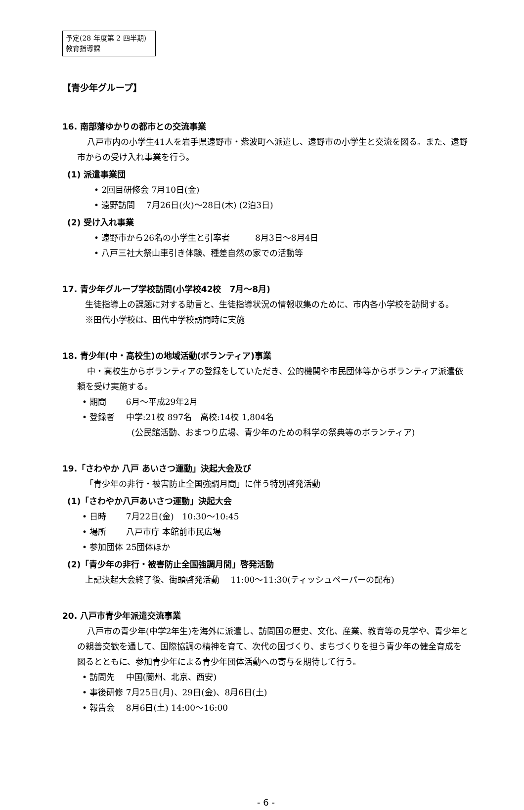予定(28 年度第 2 四半期)
教育指導課
【青少年グループ】
16. 南部藩ゆかりの都市との交流事業
八戸市内の小学生41人を岩手県遠野市・紫波町へ派遣し、遠野市の小学生と交流を図る。また、遠野市からの受け入れ事業を行う。
(1) 派遣事業団
• 2回目研修会 7月10日(金)
• 遠野訪問　 7月26日(火)～28日(木) (2泊3日)
(2) 受け入れ事業
• 遠野市から26名の小学生と引率者　　　8月3日～8月4日
• 八戸三社大祭山車引き体験、種差自然の家での活動等
17. 青少年グループ学校訪問(小学校42校　7月～8月)
生徒指導上の課題に対する助言と、生徒指導状況の情報収集のために、市内各小学校を訪問する。
※田代小学校は、田代中学校訪問時に実施
18. 青少年(中・高校生)の地域活動(ボランティア)事業
中・高校生からボランティアの登録をしていただき、公的機関や市民団体等からボランティア派遣依頼を受け実施する。
• 期間　　 6月～平成29年2月
• 登録者　 中学:21校 897名　高校:14校 1,804名
(公民館活動、おまつり広場、青少年のための科学の祭典等のボランティア)
19.「さわやか 八戸 あいさつ運動」決起大会及び
「青少年の非行・被害防止全国強調月間」に伴う特別啓発活動
(1)「さわやか八戸あいさつ運動」決起大会
• 日時　　 7月22日(金)　10:30～10:45
• 場所　　 八戸市庁 本館前市民広場
• 参加団体 25団体ほか
(2)「青少年の非行・被害防止全国強調月間」啓発活動
上記決起大会終了後、街頭啓発活動　 11:00～11:30(ティッシュペーパーの配布)
20. 八戸市青少年派遣交流事業
八戸市の青少年(中学2年生)を海外に派遣し、訪問国の歴史、文化、産業、教育等の見学や、青少年との親善交歓を通して、国際協調の精神を育て、次代の国づくり、まちづくりを担う青少年の健全育成を図るとともに、参加青少年による青少年団体活動への寄与を期待して行う。
• 訪問先　 中国(蘭州、北京、西安)
• 事後研修 7月25日(月)、29日(金)、8月6日(土)
• 報告会　 8月6日(土) 14:00～16:00
- 6 -